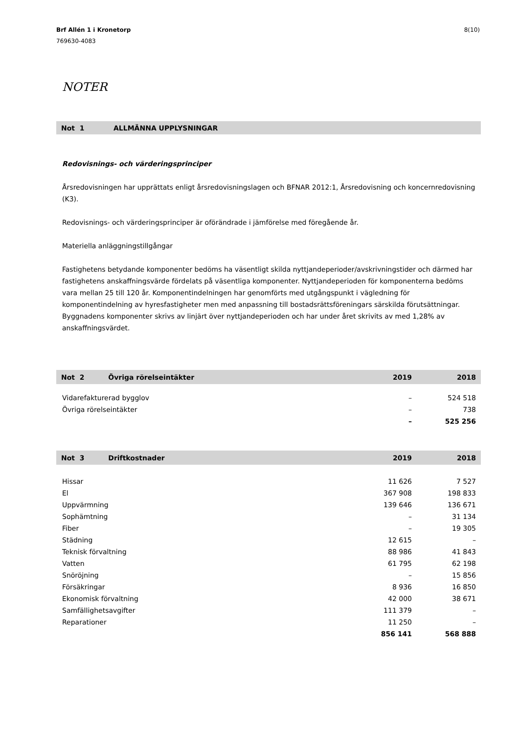Brf Allén 1 i Kronetorp
769630-4083
8(10)
NOTER
Not 1 ALLMÄNNA UPPLYSNINGAR
Redovisnings- och värderingsprinciper
Årsredovisningen har upprättats enligt årsredovisningslagen och BFNAR 2012:1, Årsredovisning och koncernredovisning (K3).
Redovisnings- och värderingsprinciper är oförändrade i jämförelse med föregående år.
Materiella anläggningstillgångar
Fastighetens betydande komponenter bedöms ha väsentligt skilda nyttjandeperioder/avskrivningstider och därmed har fastighetens anskaffningsvärde fördelats på väsentliga komponenter. Nyttjandeperioden för komponenterna bedöms vara mellan 25 till 120 år. Komponentindelningen har genomförts med utgångspunkt i vägledning för komponentindelning av hyresfastigheter men med anpassning till bostadsrättsföreningars särskilda förutsättningar. Byggnadens komponenter skrivs av linjärt över nyttjandeperioden och har under året skrivits av med 1,28% av anskaffningsvärdet.
| Not 2 Övriga rörelseintäkter | 2019 | 2018 |
| --- | --- | --- |
| Vidarefakturerad bygglov | – | 524 518 |
| Övriga rörelseintäkter | – | 738 |
| | – | 525 256 |
| Not 3 Driftkostnader | 2019 | 2018 |
| --- | --- | --- |
| Hissar | 11 626 | 7 527 |
| El | 367 908 | 198 833 |
| Uppvärmning | 139 646 | 136 671 |
| Sophämtning | – | 31 134 |
| Fiber | – | 19 305 |
| Städning | 12 615 | – |
| Teknisk förvaltning | 88 986 | 41 843 |
| Vatten | 61 795 | 62 198 |
| Snöröjning | – | 15 856 |
| Försäkringar | 8 936 | 16 850 |
| Ekonomisk förvaltning | 42 000 | 38 671 |
| Samfällighetsavgifter | 111 379 | – |
| Reparationer | 11 250 | – |
| | 856 141 | 568 888 |